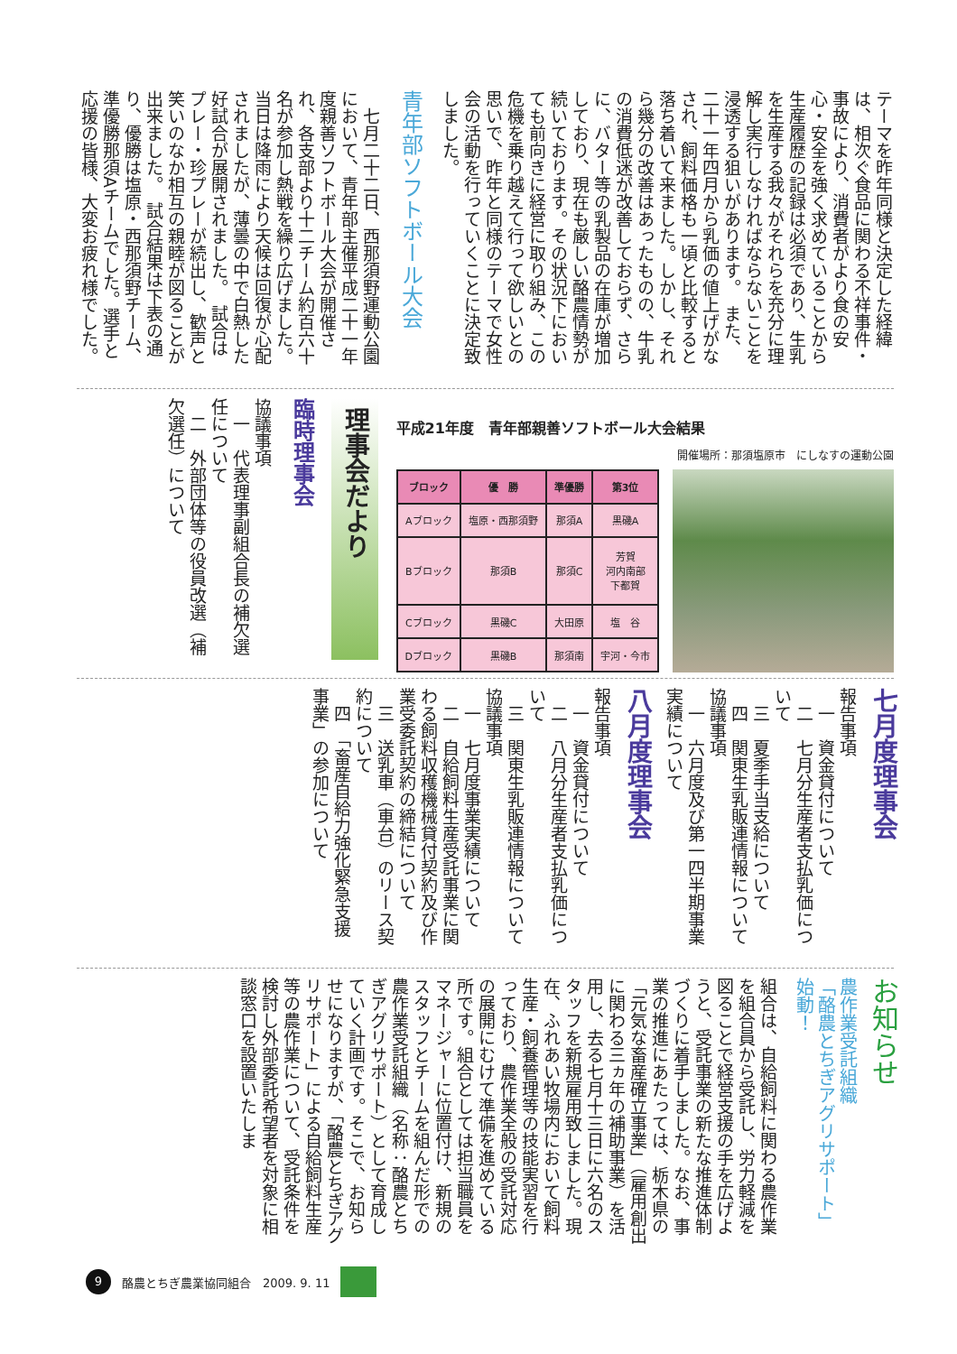テーマを昨年同様と決定した経緯は、相次ぐ食品に関わる不祥事件・事故により、消費者がより食の安心・安全を強く求めていることから生産履歴の記録は必須であり、生乳を生産する我々がそれらを充分に理解し実行しなければならないことを浸透する狙いがあります。　また、二十一年四月から乳価の値上げがなされ、飼料価格も一頃と比較すると落ち着いて来ました。しかし、それら幾分の改善はあったものの、牛乳の消費低迷が改善しておらず、さらに、バター等の乳製品の在庫が増加しており、現在も厳しい酪農情勢が続いております。その状況下においても前向きに経営に取り組み、この危機を乗り越えて行って欲しいとの思いで、昨年と同様のテーマで女性会の活動を行っていくことに決定致しました。
青年部ソフトボール大会
　七月二十二日、西那須野運動公園において、青年部主催平成二十一年度親善ソフトボール大会が開催され、各支部より十二チーム約百六十名が参加し熱戦を繰り広げました。　当日は降雨により天候は回復が心配されましたが、薄曇の中で白熱した好試合が展開されました。　試合はプレー・珍プレーが続出し、歓声と笑いのなか相互の親睦が図ることが出来ました。　試合結果は下表の通り、優勝は塩原・西那須野チーム、準優勝那須Aチームでした。選手と応援の皆様、大変お疲れ様でした。
平成21年度　青年部親善ソフトボール大会結果
開催場所：那須塩原市　にしなすの運動公園
| ブロック | 優 勝 | 準優勝 | 第3位 |
| --- | --- | --- | --- |
| Aブロック | 塩原・西那須野 | 那須A | 黒磯A |
| Bブロック | 那須B | 那須C | 芳賀 河内南部 下都賀 |
| Cブロック | 黒磯C | 大田原 | 塩 谷 |
| Dブロック | 黒磯B | 那須南 | 宇河・今市 |
理事会だより
臨時理事会
協議事項
　一　代表理事副組合長の補欠選任について
　二　外部団体等の役員改選（補欠選任）について
七月度理事会
報告事項
　一　資金貸付について
　二　七月分生産者支払乳価について
　三　夏季手当支給について
　四　関東生乳販連情報について
協議事項
　一　六月度及び第一四半期事業実績について
八月度理事会
報告事項
　一　資金貸付について
　二　八月分生産者支払乳価について
　三　関東生乳販連情報について
協議事項
　一　七月度事業実績について
　二　自給飼料生産受託事業に関わる飼料収穫機械貸付契約及び作業受委託契約の締結について
　三　送乳車（車台）のリース契約について
　四　「畜産自給力強化緊急支援事業」の参加について
お知らせ
農作業受託組織
「酪農とちぎアグリサポート」
始動！
組合は、自給飼料に関わる農作業を組合員から受託し、労力軽減を図ることで経営支援の手を広げようと、受託事業の新たな推進体制づくりに着手しました。なお、事業の推進にあたっては、栃木県の「元気な畜産確立事業」（雇用創出に関わる三ヵ年の補助事業）を活用し、去る七月十三日に六名のスタッフを新規雇用致しました。現在、ふれあい牧場内において飼料生産・飼養管理等の技能実習を行っており、農作業全般の受託対応の展開にむけて準備を進めている所です。組合としては担当職員をマネージャーに位置付け、新規のスタッフとチームを組んだ形での農作業受託組織（名称：酪農とちぎアグリサポート）として育成していく計画です。そこで、お知らせになりますが、「酪農とちぎアグリサポート」による自給飼料生産等の農作業について、受託条件を検討し外部委託希望者を対象に相談窓口を設置いたしま
9 酪農とちぎ農業協同組合　2009. 9. 11